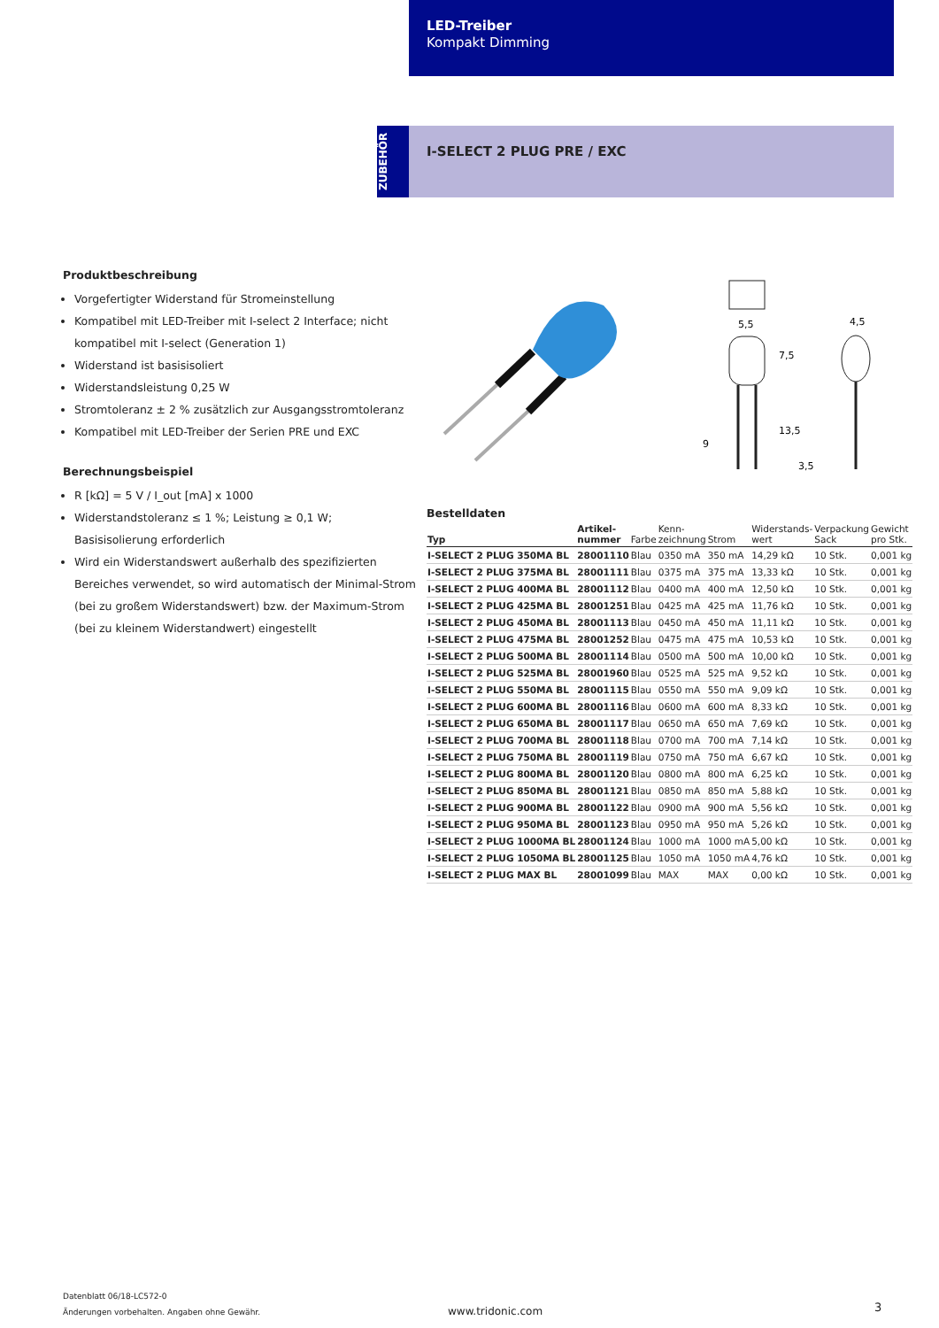LED-Treiber
Kompakt Dimming
ZUBEHÖR
I-SELECT 2 PLUG PRE / EXC
Produktbeschreibung
Vorgefertigter Widerstand für Stromeinstellung
Kompatibel mit LED-Treiber mit I-select 2 Interface; nicht kompatibel mit I-select (Generation 1)
Widerstand ist basisisoliert
Widerstandsleistung 0,25 W
Stromtoleranz ± 2 % zusätzlich zur Ausgangsstromtoleranz
Kompatibel mit LED-Treiber der Serien PRE und EXC
Berechnungsbeispiel
R [kΩ] = 5 V / I_out [mA] x 1000
Widerstandstoleranz ≤ 1 %; Leistung ≥ 0,1 W; Basisisolierung erforderlich
Wird ein Widerstandswert außerhalb des spezifizierten Bereiches verwendet, so wird automatisch der Minimal-Strom (bei zu großem Widerstandswert) bzw. der Maximum-Strom (bei zu kleinem Widerstandwert) eingestellt
5,5
4,5
3,5
7,5
13,5
9
Bestelldaten
| Typ | Artikel- nummer | Farbe | Kenn- zeichnung | Strom | Widerstands- wert | Verpackung Sack | Gewicht pro Stk. |
| --- | --- | --- | --- | --- | --- | --- | --- |
| I-SELECT 2 PLUG 350MA BL | 28001110 | Blau | 0350 mA | 350 mA | 14,29 kΩ | 10 Stk. | 0,001 kg |
| I-SELECT 2 PLUG 375MA BL | 28001111 | Blau | 0375 mA | 375 mA | 13,33 kΩ | 10 Stk. | 0,001 kg |
| I-SELECT 2 PLUG 400MA BL | 28001112 | Blau | 0400 mA | 400 mA | 12,50 kΩ | 10 Stk. | 0,001 kg |
| I-SELECT 2 PLUG 425MA BL | 28001251 | Blau | 0425 mA | 425 mA | 11,76 kΩ | 10 Stk. | 0,001 kg |
| I-SELECT 2 PLUG 450MA BL | 28001113 | Blau | 0450 mA | 450 mA | 11,11 kΩ | 10 Stk. | 0,001 kg |
| I-SELECT 2 PLUG 475MA BL | 28001252 | Blau | 0475 mA | 475 mA | 10,53 kΩ | 10 Stk. | 0,001 kg |
| I-SELECT 2 PLUG 500MA BL | 28001114 | Blau | 0500 mA | 500 mA | 10,00 kΩ | 10 Stk. | 0,001 kg |
| I-SELECT 2 PLUG 525MA BL | 28001960 | Blau | 0525 mA | 525 mA | 9,52 kΩ | 10 Stk. | 0,001 kg |
| I-SELECT 2 PLUG 550MA BL | 28001115 | Blau | 0550 mA | 550 mA | 9,09 kΩ | 10 Stk. | 0,001 kg |
| I-SELECT 2 PLUG 600MA BL | 28001116 | Blau | 0600 mA | 600 mA | 8,33 kΩ | 10 Stk. | 0,001 kg |
| I-SELECT 2 PLUG 650MA BL | 28001117 | Blau | 0650 mA | 650 mA | 7,69 kΩ | 10 Stk. | 0,001 kg |
| I-SELECT 2 PLUG 700MA BL | 28001118 | Blau | 0700 mA | 700 mA | 7,14 kΩ | 10 Stk. | 0,001 kg |
| I-SELECT 2 PLUG 750MA BL | 28001119 | Blau | 0750 mA | 750 mA | 6,67 kΩ | 10 Stk. | 0,001 kg |
| I-SELECT 2 PLUG 800MA BL | 28001120 | Blau | 0800 mA | 800 mA | 6,25 kΩ | 10 Stk. | 0,001 kg |
| I-SELECT 2 PLUG 850MA BL | 28001121 | Blau | 0850 mA | 850 mA | 5,88 kΩ | 10 Stk. | 0,001 kg |
| I-SELECT 2 PLUG 900MA BL | 28001122 | Blau | 0900 mA | 900 mA | 5,56 kΩ | 10 Stk. | 0,001 kg |
| I-SELECT 2 PLUG 950MA BL | 28001123 | Blau | 0950 mA | 950 mA | 5,26 kΩ | 10 Stk. | 0,001 kg |
| I-SELECT 2 PLUG 1000MA BL | 28001124 | Blau | 1000 mA | 1000 mA | 5,00 kΩ | 10 Stk. | 0,001 kg |
| I-SELECT 2 PLUG 1050MA BL | 28001125 | Blau | 1050 mA | 1050 mA | 4,76 kΩ | 10 Stk. | 0,001 kg |
| I-SELECT 2 PLUG MAX BL | 28001099 | Blau | MAX | MAX | 0,00 kΩ | 10 Stk. | 0,001 kg |
Datenblatt 06/18-LC572-0
Änderungen vorbehalten. Angaben ohne Gewähr.
www.tridonic.com 3